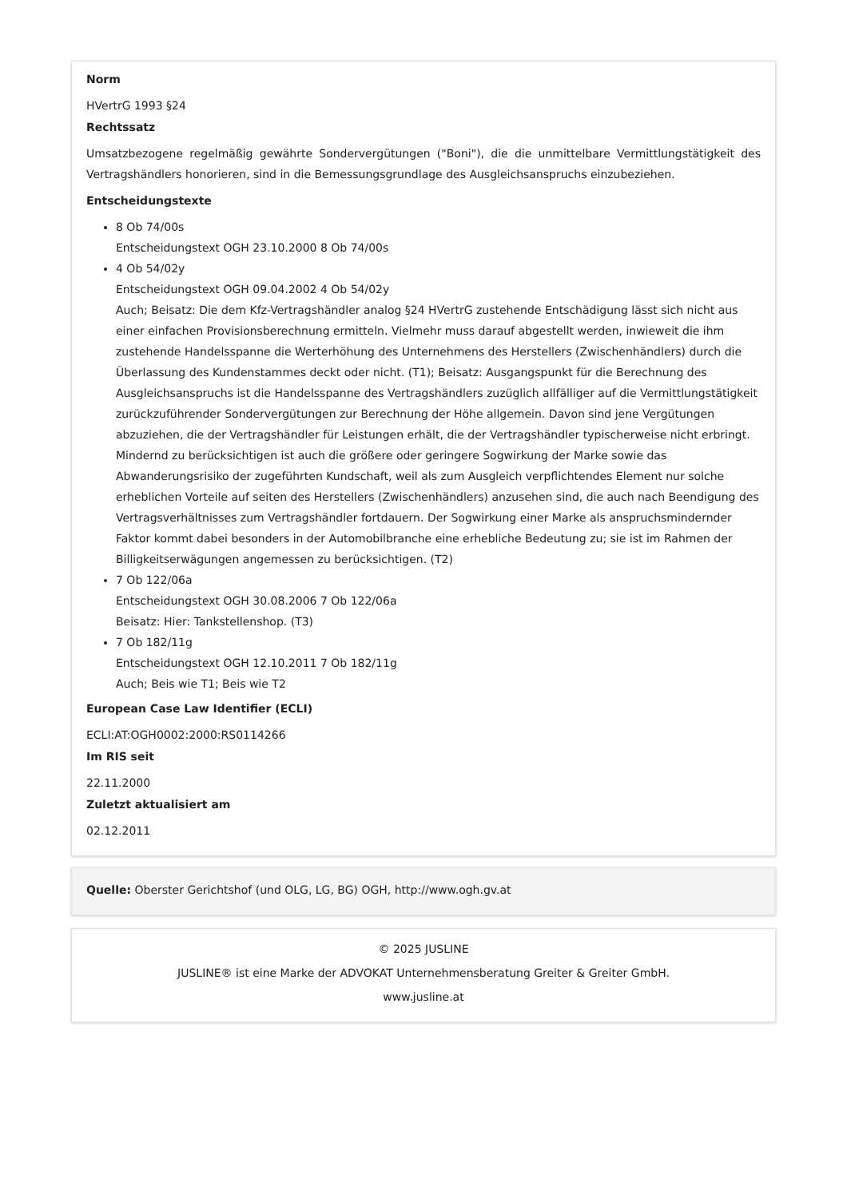Norm
HVertrG 1993 §24
Rechtssatz
Umsatzbezogene regelmäßig gewährte Sondervergütungen ("Boni"), die die unmittelbare Vermittlungstätigkeit des Vertragshändlers honorieren, sind in die Bemessungsgrundlage des Ausgleichsanspruchs einzubeziehen.
Entscheidungstexte
8 Ob 74/00s
Entscheidungstext OGH 23.10.2000 8 Ob 74/00s
4 Ob 54/02y
Entscheidungstext OGH 09.04.2002 4 Ob 54/02y
Auch; Beisatz: Die dem Kfz-Vertragshändler analog §24 HVertrG zustehende Entschädigung lässt sich nicht aus einer einfachen Provisionsberechnung ermitteln. Vielmehr muss darauf abgestellt werden, inwieweit die ihm zustehende Handelsspanne die Werterhöhung des Unternehmens des Herstellers (Zwischenhändlers) durch die Überlassung des Kundenstammes deckt oder nicht. (T1); Beisatz: Ausgangspunkt für die Berechnung des Ausgleichsanspruchs ist die Handelsspanne des Vertragshändlers zuzüglich allfälliger auf die Vermittlungstätigkeit zurückzuführender Sondervergütungen zur Berechnung der Höhe allgemein. Davon sind jene Vergütungen abzuziehen, die der Vertragshändler für Leistungen erhält, die der Vertragshändler typischerweise nicht erbringt. Mindernd zu berücksichtigen ist auch die größere oder geringere Sogwirkung der Marke sowie das Abwanderungsrisiko der zugeführten Kundschaft, weil als zum Ausgleich verpflichtendes Element nur solche erheblichen Vorteile auf seiten des Herstellers (Zwischenhändlers) anzusehen sind, die auch nach Beendigung des Vertragsverhältnisses zum Vertragshändler fortdauern. Der Sogwirkung einer Marke als anspruchsmindernder Faktor kommt dabei besonders in der Automobilbranche eine erhebliche Bedeutung zu; sie ist im Rahmen der Billigkeitserwägungen angemessen zu berücksichtigen. (T2)
7 Ob 122/06a
Entscheidungstext OGH 30.08.2006 7 Ob 122/06a
Beisatz: Hier: Tankstellenshop. (T3)
7 Ob 182/11g
Entscheidungstext OGH 12.10.2011 7 Ob 182/11g
Auch; Beis wie T1; Beis wie T2
European Case Law Identifier (ECLI)
ECLI:AT:OGH0002:2000:RS0114266
Im RIS seit
22.11.2000
Zuletzt aktualisiert am
02.12.2011
Quelle: Oberster Gerichtshof (und OLG, LG, BG) OGH, http://www.ogh.gv.at
© 2025 JUSLINE
JUSLINE® ist eine Marke der ADVOKAT Unternehmensberatung Greiter & Greiter GmbH.
www.jusline.at